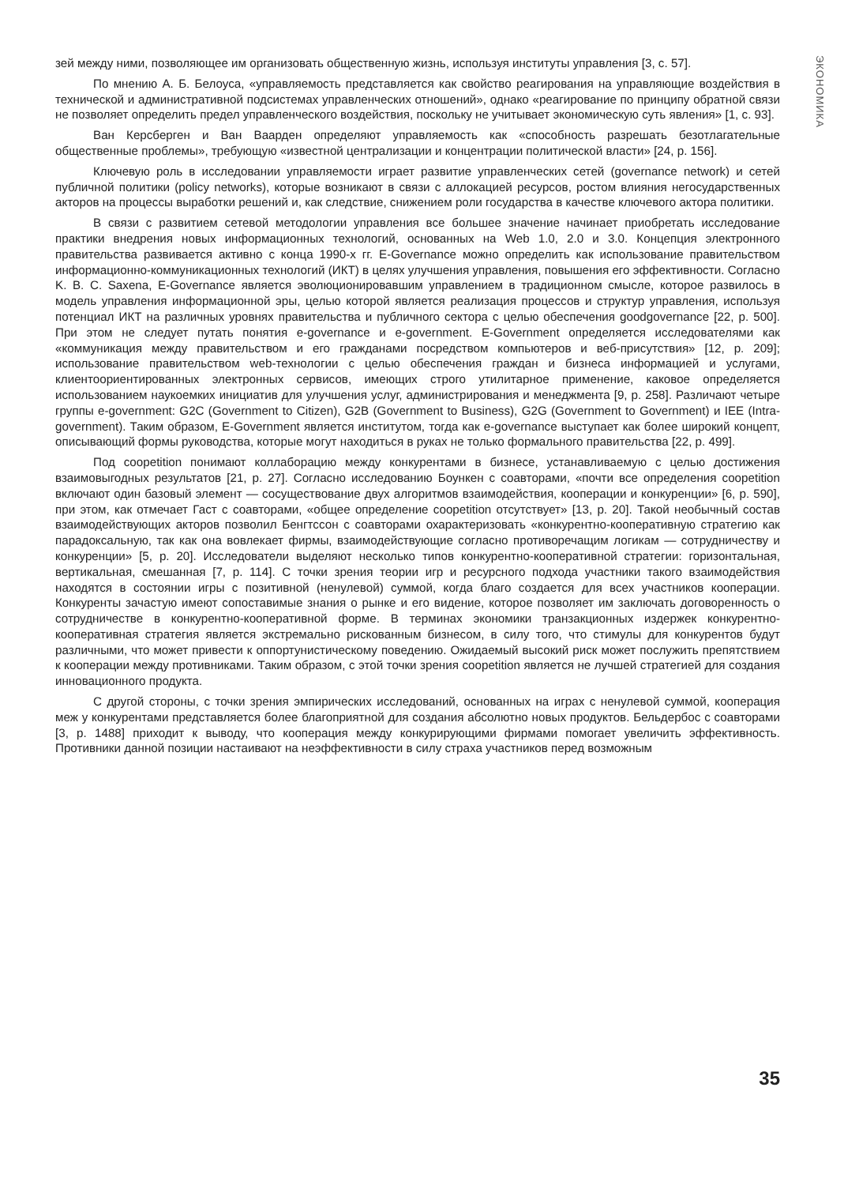ЭКОНОМИКА
зей между ними, позволяющее им организовать общественную жизнь, используя институты управления [3, с. 57].
По мнению А. Б. Белоуса, «управляемость представляется как свойство реагирования на управляющие воздействия в технической и административной подсистемах управленческих отношений», однако «реагирование по принципу обратной связи не позволяет определить предел управленческого воздействия, поскольку не учитывает экономическую суть явления» [1, с. 93].
Ван Керсберген и Ван Ваарден определяют управляемость как «способность разрешать безотлагательные общественные проблемы», требующую «известной централизации и концентрации политической власти» [24, p. 156].
Ключевую роль в исследовании управляемости играет развитие управленческих сетей (governance network) и сетей публичной политики (policy networks), которые возникают в связи с аллокацией ресурсов, ростом влияния негосударственных акторов на процессы выработки решений и, как следствие, снижением роли государства в качестве ключевого актора политики.
В связи с развитием сетевой методологии управления все большее значение начинает приобретать исследование практики внедрения новых информационных технологий, основанных на Web 1.0, 2.0 и 3.0. Концепция электронного правительства развивается активно с конца 1990-х гг. E-Governance можно определить как использование правительством информационно-коммуникационных технологий (ИКТ) в целях улучшения управления, повышения его эффективности. Согласно K. B. C. Saxena, E-Governance является эволюционировавшим управлением в традиционном смысле, которое развилось в модель управления информационной эры, целью которой является реализация процессов и структур управления, используя потенциал ИКТ на различных уровнях правительства и публичного сектора с целью обеспечения goodgovernance [22, p. 500]. При этом не следует путать понятия e-governance и e-government. E-Government определяется исследователями как «коммуникация между правительством и его гражданами посредством компьютеров и веб-присутствия» [12, p. 209]; использование правительством web-технологии с целью обеспечения граждан и бизнеса информацией и услугами, клиентоориентированных электронных сервисов, имеющих строго утилитарное применение, каковое определяется использованием наукоемких инициатив для улучшения услуг, администрирования и менеджмента [9, p. 258]. Различают четыре группы e-government: G2C (Government to Citizen), G2B (Government to Business), G2G (Government to Government) и IEE (Intra-government). Таким образом, E-Government является институтом, тогда как e-governance выступает как более широкий концепт, описывающий формы руководства, которые могут находиться в руках не только формального правительства [22, p. 499].
Под coopetition понимают коллаборацию между конкурентами в бизнесе, устанавливаемую с целью достижения взаимовыгодных результатов [21, p. 27]. Согласно исследованию Боункен с соавторами, «почти все определения coopetition включают один базовый элемент — сосуществование двух алгоритмов взаимодействия, кооперации и конкуренции» [6, p. 590], при этом, как отмечает Гаст с соавторами, «общее определение coopetition отсутствует» [13, p. 20]. Такой необычный состав взаимодействующих акторов позволил Бенгтссон с соавторами охарактеризовать «конкурентно-кооперативную стратегию как парадоксальную, так как она вовлекает фирмы, взаимодействующие согласно противоречащим логикам — сотрудничеству и конкуренции» [5, p. 20]. Исследователи выделяют несколько типов конкурентно-кооперативной стратегии: горизонтальная, вертикальная, смешанная [7, p. 114]. С точки зрения теории игр и ресурсного подхода участники такого взаимодействия находятся в состоянии игры с позитивной (ненулевой) суммой, когда благо создается для всех участников кооперации. Конкуренты зачастую имеют сопоставимые знания о рынке и его видение, которое позволяет им заключать договоренность о сотрудничестве в конкурентно-кооперативной форме. В терминах экономики транзакционных издержек конкурентно-кооперативная стратегия является экстремально рискованным бизнесом, в силу того, что стимулы для конкурентов будут различными, что может привести к оппортунистическому поведению. Ожидаемый высокий риск может послужить препятствием к кооперации между противниками. Таким образом, с этой точки зрения coopetition является не лучшей стратегией для создания инновационного продукта.
С другой стороны, с точки зрения эмпирических исследований, основанных на играх с ненулевой суммой, кооперация меж у конкурентами представляется более благоприятной для создания абсолютно новых продуктов. Бельдербос с соавторами [3, p. 1488] приходит к выводу, что кооперация между конкурирующими фирмами помогает увеличить эффективность. Противники данной позиции настаивают на неэффективности в силу страха участников перед возможным
35